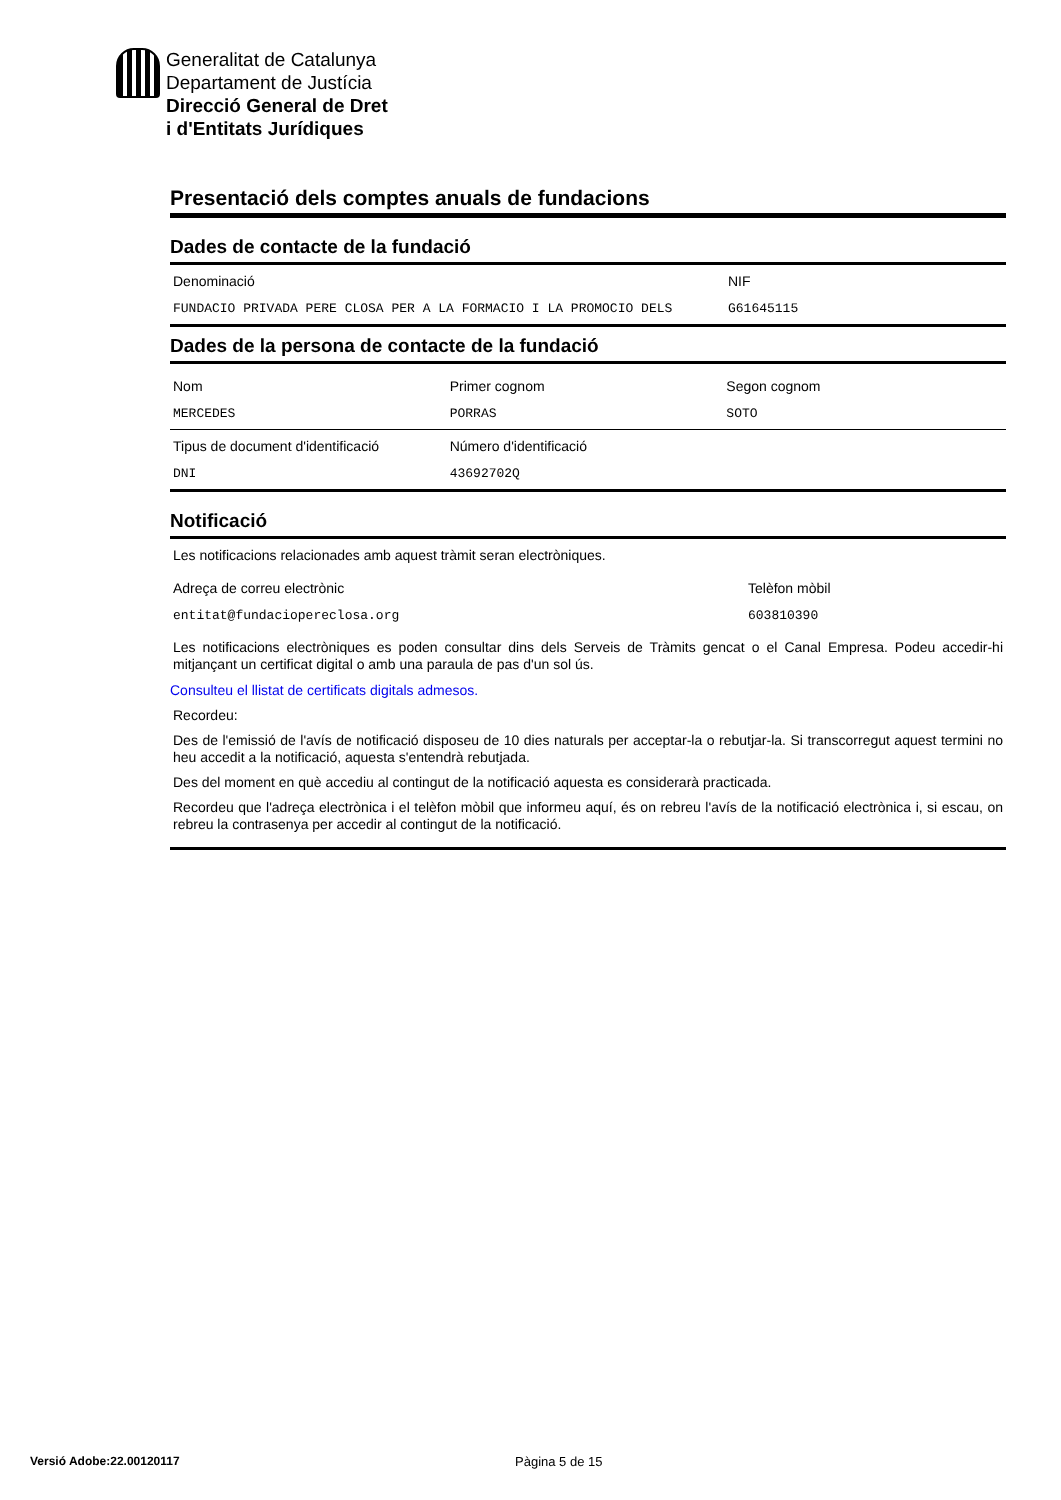Generalitat de Catalunya
Departament de Justícia
Direcció General de Dret
i d'Entitats Jurídiques
Presentació dels comptes anuals de fundacions
Dades de contacte de la fundació
Denominació
FUNDACIO PRIVADA PERE CLOSA PER A LA FORMACIO I LA PROMOCIO DELS
NIF
G61645115
Dades de la persona de contacte de la fundació
Nom
MERCEDES
Primer cognom
PORRAS
Segon cognom
SOTO
Tipus de document d'identificació
DNI
Número d'identificació
43692702Q
Notificació
Les notificacions relacionades amb aquest tràmit seran electròniques.
Adreça de correu electrònic
entitat@fundaciopereclosa.org
Telèfon mòbil
603810390
Les notificacions electròniques es poden consultar dins dels Serveis de Tràmits gencat o el Canal Empresa. Podeu accedir-hi mitjançant un certificat digital o amb una paraula de pas d'un sol ús.
Consulteu el llistat de certificats digitals admesos.
Recordeu:
Des de l'emissió de l'avís de notificació disposeu de 10 dies naturals per acceptar-la o rebutjar-la. Si transcorregut aquest termini no heu accedit a la notificació, aquesta s'entendrà rebutjada.
Des del moment en què accediu al contingut de la notificació aquesta es considerarà practicada.
Recordeu que l'adreça electrònica i el telèfon mòbil que informeu aquí, és on rebreu l'avís de la notificació electrònica i, si escau, on rebreu la contrasenya per accedir al contingut de la notificació.
Versió Adobe:22.00120117 Pàgina 5 de 15